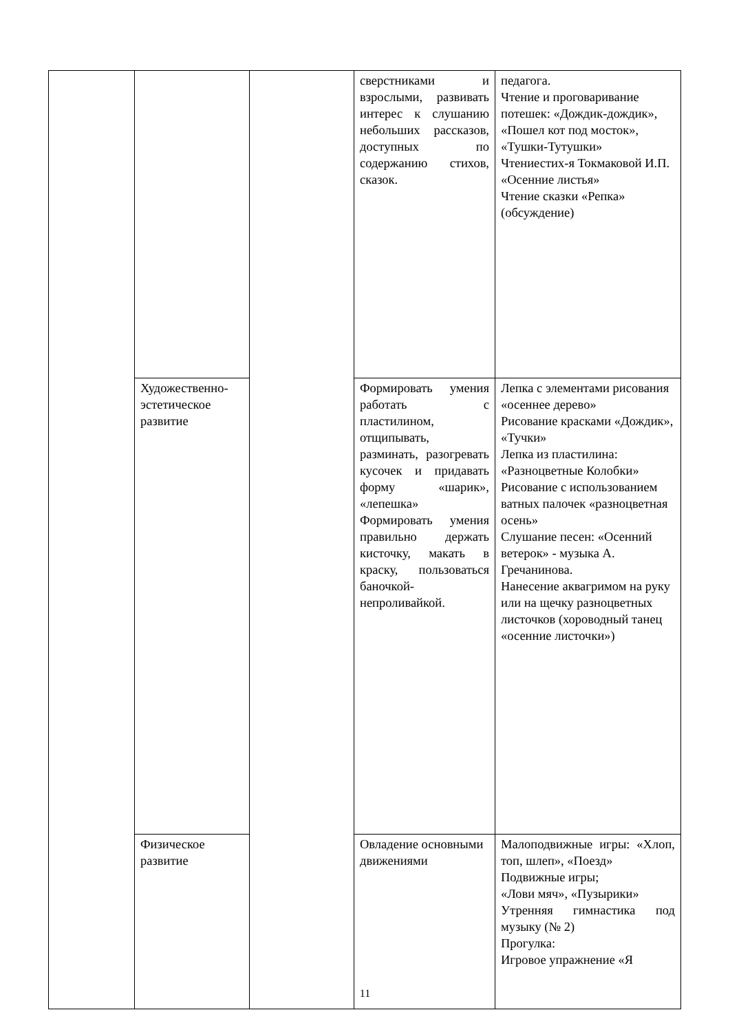| | | | сверстниками и взрослыми, развивать интерес к слушанию небольших рассказов, доступных по содержанию стихов, сказок. | педагога. Чтение и проговаривание потешек: «Дождик-дождик», «Пошел кот под мосток», «Тушки-Тутушки» Чтениестих-я Токмаковой И.П. «Осенние листья» Чтение сказки «Репка» (обсуждение) |
| | Художественно-эстетическое развитие | | Формировать умения работать с пластилином, отщипывать, разминать, разогревать кусочек и придавать форму «шарик», «лепешка» Формировать умения правильно держать кисточку, макать в краску, пользоваться баночкой-непроливайкой. | Лепка с элементами рисования «осеннее дерево» Рисование красками «Дождик», «Тучки» Лепка из пластилина: «Разноцветные Колобки» Рисование с использованием ватных палочек «разноцветная осень» Слушание песен: «Осенний ветерок» - музыка А. Гречанинова. Нанесение аквагримом на руку или на щечку разноцветных листочков (хороводный танец «осенние листочки») |
| | Физическое развитие | | Овладение основными движениями | Малоподвижные игры: «Хлоп, топ, шлеп», «Поезд» Подвижные игры; «Лови мяч», «Пузырики» Утренняя гимнастика под музыку (№ 2) Прогулка: Игровое упражнение «Я |
11